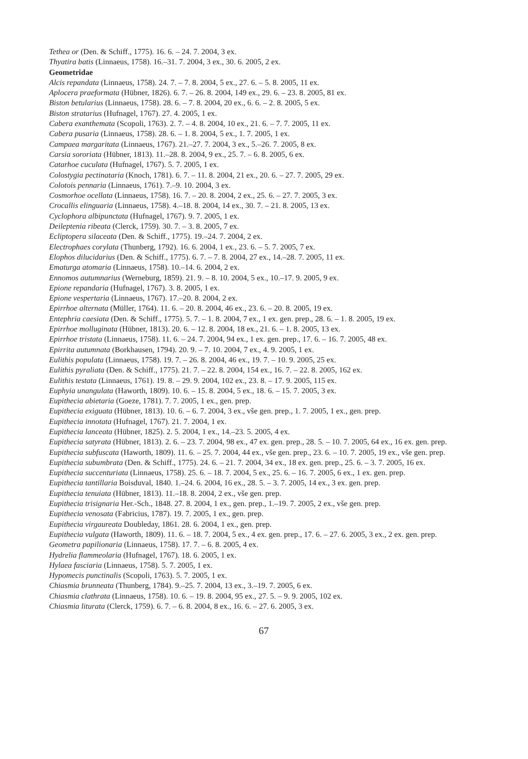Tethea or (Den. & Schiff., 1775). 16. 6. – 24. 7. 2004, 3 ex.
Thyatira batis (Linnaeus, 1758). 16.–31. 7. 2004, 3 ex., 30. 6. 2005, 2 ex.
Geometridae
Alcis repandata (Linnaeus, 1758). 24. 7. – 7. 8. 2004, 5 ex., 27. 6. – 5. 8. 2005, 11 ex.
Aplocera praeformata (Hübner, 1826). 6. 7. – 26. 8. 2004, 149 ex., 29. 6. – 23. 8. 2005, 81 ex.
Biston betularius (Linnaeus, 1758). 28. 6. – 7. 8. 2004, 20 ex., 6. 6. – 2. 8. 2005, 5 ex.
Biston stratarius (Hufnagel, 1767). 27. 4. 2005, 1 ex.
Cabera exanthemata (Scopoli, 1763). 2. 7. – 4. 8. 2004, 10 ex., 21. 6. – 7. 7. 2005, 11 ex.
Cabera pusaria (Linnaeus, 1758). 28. 6. – 1. 8. 2004, 5 ex., 1. 7. 2005, 1 ex.
Campaea margaritata (Linnaeus, 1767). 21.–27. 7. 2004, 3 ex., 5.–26. 7. 2005, 8 ex.
Carsia sororiata (Hübner, 1813). 11.–28. 8. 2004, 9 ex., 25. 7. – 6. 8. 2005, 6 ex.
Catarhoe cuculata (Hufnagel, 1767). 5. 7. 2005, 1 ex.
Colostygia pectinataria (Knoch, 1781). 6. 7. – 11. 8. 2004, 21 ex., 20. 6. – 27. 7. 2005, 29 ex.
Colotois pennaria (Linnaeus, 1761). 7.–9. 10. 2004, 3 ex.
Cosmorhoe ocellata (Linnaeus, 1758). 16. 7. – 20. 8. 2004, 2 ex., 25. 6. – 27. 7. 2005, 3 ex.
Crocallis elinguaria (Linnaeus, 1758). 4.–18. 8. 2004, 14 ex., 30. 7. – 21. 8. 2005, 13 ex.
Cyclophora albipunctata (Hufnagel, 1767). 9. 7. 2005, 1 ex.
Deileptenia ribeata (Clerck, 1759). 30. 7. – 3. 8. 2005, 7 ex.
Ecliptopera silaceata (Den. & Schiff., 1775). 19.–24. 7. 2004, 2 ex.
Electrophaes corylata (Thunberg, 1792). 16. 6. 2004, 1 ex., 23. 6. – 5. 7. 2005, 7 ex.
Elophos dilucidarius (Den. & Schiff., 1775). 6. 7. – 7. 8. 2004, 27 ex., 14.–28. 7. 2005, 11 ex.
Ematurga atomaria (Linnaeus, 1758). 10.–14. 6. 2004, 2 ex.
Ennomos autumnarius (Werneburg, 1859). 21. 9. – 8. 10. 2004, 5 ex., 10.–17. 9. 2005, 9 ex.
Epione repandaria (Hufnagel, 1767). 3. 8. 2005, 1 ex.
Epione vespertaria (Linnaeus, 1767). 17.–20. 8. 2004, 2 ex.
Epirrhoe alternata (Müller, 1764). 11. 6. – 20. 8. 2004, 46 ex., 23. 6. – 20. 8. 2005, 19 ex.
Entephria caesiata (Den. & Schiff., 1775). 5. 7. – 1. 8. 2004, 7 ex., 1 ex. gen. prep., 28. 6. – 1. 8. 2005, 19 ex.
Epirrhoe molluginata (Hübner, 1813). 20. 6. – 12. 8. 2004, 18 ex., 21. 6. – 1. 8. 2005, 13 ex.
Epirrhoe tristata (Linnaeus, 1758). 11. 6. – 24. 7. 2004, 94 ex., 1 ex. gen. prep., 17. 6. – 16. 7. 2005, 48 ex.
Epirrita autumnata (Borkhausen, 1794). 20. 9. – 7. 10. 2004, 7 ex., 4. 9. 2005, 1 ex.
Eulithis populata (Linnaeus, 1758). 19. 7. – 26. 8. 2004, 46 ex., 19. 7. – 10. 9. 2005, 25 ex.
Eulithis pyraliata (Den. & Schiff., 1775). 21. 7. – 22. 8. 2004, 154 ex., 16. 7. – 22. 8. 2005, 162 ex.
Eulithis testata (Linnaeus, 1761). 19. 8. – 29. 9. 2004, 102 ex., 23. 8. – 17. 9. 2005, 115 ex.
Euphyia unangulata (Haworth, 1809). 10. 6. – 15. 8. 2004, 5 ex., 18. 6. – 15. 7. 2005, 3 ex.
Eupithecia abietaria (Goeze, 1781). 7. 7. 2005, 1 ex., gen. prep.
Eupithecia exiguata (Hübner, 1813). 10. 6. – 6. 7. 2004, 3 ex., vše gen. prep., 1. 7. 2005, 1 ex., gen. prep.
Eupithecia innotata (Hufnagel, 1767). 21. 7. 2004, 1 ex.
Eupithecia lanceata (Hübner, 1825). 2. 5. 2004, 1 ex., 14.–23. 5. 2005, 4 ex.
Eupithecia satyrata (Hübner, 1813). 2. 6. – 23. 7. 2004, 98 ex., 47 ex. gen. prep., 28. 5. – 10. 7. 2005, 64 ex., 16 ex. gen. prep.
Eupithecia subfuscata (Haworth, 1809). 11. 6. – 25. 7. 2004, 44 ex., vše gen. prep., 23. 6. – 10. 7. 2005, 19 ex., vše gen. prep.
Eupithecia subumbrata (Den. & Schiff., 1775). 24. 6. – 21. 7. 2004, 34 ex., 18 ex. gen. prep., 25. 6. – 3. 7. 2005, 16 ex.
Eupithecia succenturiata (Linnaeus, 1758). 25. 6. – 18. 7. 2004, 5 ex., 25. 6. – 16. 7. 2005, 6 ex., 1 ex. gen. prep.
Eupithecia tantillaria Boisduval, 1840. 1.–24. 6. 2004, 16 ex., 28. 5. – 3. 7. 2005, 14 ex., 3 ex. gen. prep.
Eupithecia tenuiata (Hübner, 1813). 11.–18. 8. 2004, 2 ex., vše gen. prep.
Eupithecia trisignaria Her.-Sch., 1848. 27. 8. 2004, 1 ex., gen. prep., 1.–19. 7. 2005, 2 ex., vše gen. prep.
Eupithecia venosata (Fabricius, 1787). 19. 7. 2005, 1 ex., gen. prep.
Eupithecia virgaureata Doubleday, 1861. 28. 6. 2004, 1 ex., gen. prep.
Eupithecia vulgata (Haworth, 1809). 11. 6. – 18. 7. 2004, 5 ex., 4 ex. gen. prep., 17. 6. – 27. 6. 2005, 3 ex., 2 ex. gen. prep.
Geometra papilionaria (Linnaeus, 1758). 17. 7. – 6. 8. 2005, 4 ex.
Hydrelia flammeolaria (Hufnagel, 1767). 18. 6. 2005, 1 ex.
Hylaea fasciaria (Linnaeus, 1758). 5. 7. 2005, 1 ex.
Hypomecis punctinalis (Scopoli, 1763). 5. 7. 2005, 1 ex.
Chiasmia brunneata (Thunberg, 1784). 9.–25. 7. 2004, 13 ex., 3.–19. 7. 2005, 6 ex.
Chiasmia clathrata (Linnaeus, 1758). 10. 6. – 19. 8. 2004, 95 ex., 27. 5. – 9. 9. 2005, 102 ex.
Chiasmia liturata (Clerck, 1759). 6. 7. – 6. 8. 2004, 8 ex., 16. 6. – 27. 6. 2005, 3 ex.
67